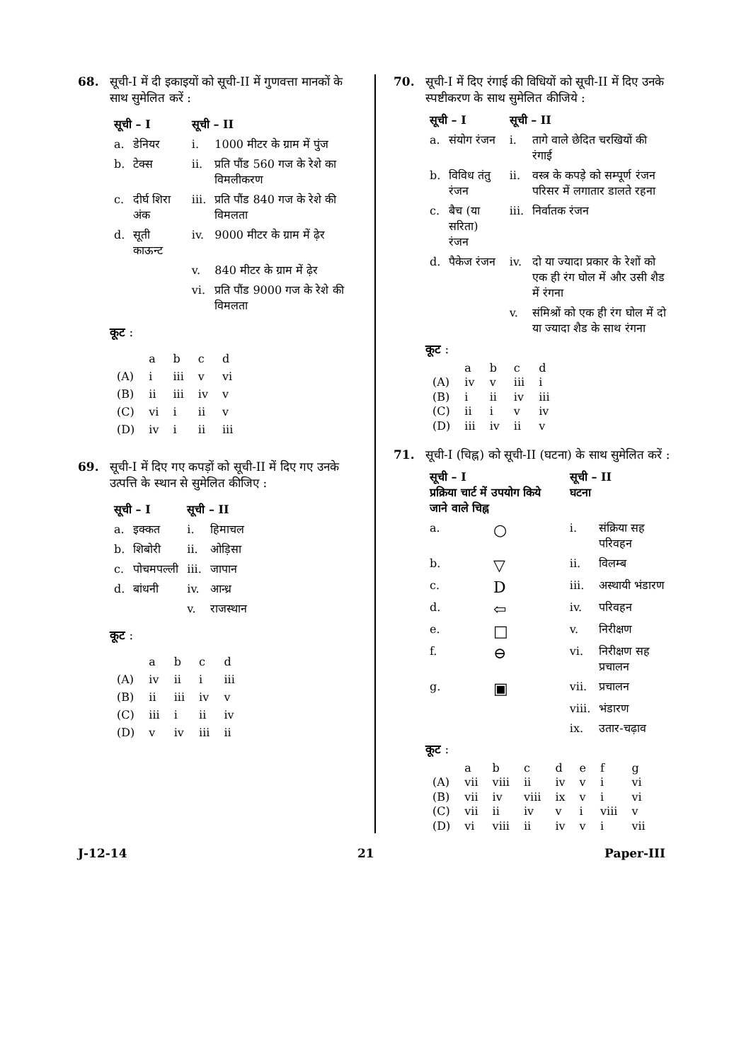68. सूची-I में दी इकाइयों को सूची-II में गुणवत्ता मानकों के साथ सुमेलित करें :
| सूची – I | | सूची – II | |
| --- | --- | --- | --- |
| a. | डेनियर | i. | 1000 मीटर के ग्राम में पुंज |
| b. | टेक्स | ii. | प्रति पौंड 560 गज के रेशे का विमलीकरण |
| c. | दीर्घ शिरा अंक | iii. | प्रति पौंड 840 गज के रेशे की विमलता |
| d. | सूती काऊन्ट | iv. | 9000 मीटर के ग्राम में ढ़ेर |
| | | v. | 840 मीटर के ग्राम में ढ़ेर |
| | | vi. | प्रति पौंड 9000 गज के रेशे की विमलता |
कूट :
| | a | b | c | d |
| (A) | i | iii | v | vi |
| (B) | ii | iii | iv | v |
| (C) | vi | i | ii | v |
| (D) | iv | i | ii | iii |
69. सूची-I में दिए गए कपड़ों को सूची-II में दिए गए उनके उत्पत्ति के स्थान से सुमेलित कीजिए :
| सूची – I | | सूची – II | |
| --- | --- | --- | --- |
| a. | इक्कत | i. | हिमाचल |
| b. | शिबोरी | ii. | ओड़िसा |
| c. | पोचमपल्ली | iii. | जापान |
| d. | बांधनी | iv. | आन्ध्र |
| | | v. | राजस्थान |
कूट :
| | a | b | c | d |
| (A) | iv | ii | i | iii |
| (B) | ii | iii | iv | v |
| (C) | iii | i | ii | iv |
| (D) | v | iv | iii | ii |
70. सूची-I में दिए रंगाई की विधियों को सूची-II में दिए उनके स्पष्टीकरण के साथ सुमेलित कीजिये :
| सूची – I | | सूची – II | |
| --- | --- | --- | --- |
| a. | संयोग रंजन | i. | तागे वाले छेदित चरखियों की रंगाई |
| b. | विविध तंतु रंजन | ii. | वस्त्र के कपड़े को सम्पूर्ण रंजन परिसर में लगातार डालते रहना |
| c. | बैच (या सरिता) रंजन | iii. | निर्वातक रंजन |
| d. | पैकेज रंजन | iv. | दो या ज्यादा प्रकार के रेशों को एक ही रंग घोल में और उसी शैड में रंगना |
| | | v. | संमिश्रों को एक ही रंग घोल में दो या ज्यादा शैड के साथ रंगना |
कूट :
| | a | b | c | d |
| (A) | iv | v | iii | i |
| (B) | i | ii | iv | iii |
| (C) | ii | i | v | iv |
| (D) | iii | iv | ii | v |
71. सूची-I (चिह्न) को सूची-II (घटना) के साथ सुमेलित करें :
| सूची – I प्रक्रिया चार्ट में उपयोग किये जाने वाले चिह्न | | सूची – II घटना | |
| --- | --- | --- | --- |
| a. | ○ | i. | संक्रिया सह परिवहन |
| b. | ▽ | ii. | विलम्ब |
| c. | D | iii. | अस्थायी भंडारण |
| d. | ⇦ | iv. | परिवहन |
| e. | □ | v. | निरीक्षण |
| f. | ⊖ | vi. | निरीक्षण सह प्रचालन |
| g. | ▣ | vii. | प्रचालन |
| | | viii. | भंडारण |
| | | ix. | उतार-चढ़ाव |
कूट :
| | a | b | c | d | e | f | g |
| (A) | vii | viii | ii | iv | v | i | vi |
| (B) | vii | iv | viii | ix | v | i | vi |
| (C) | vii | ii | iv | v | i | viii | v |
| (D) | vi | viii | ii | iv | v | i | vii |
J-12-14 21 Paper-III